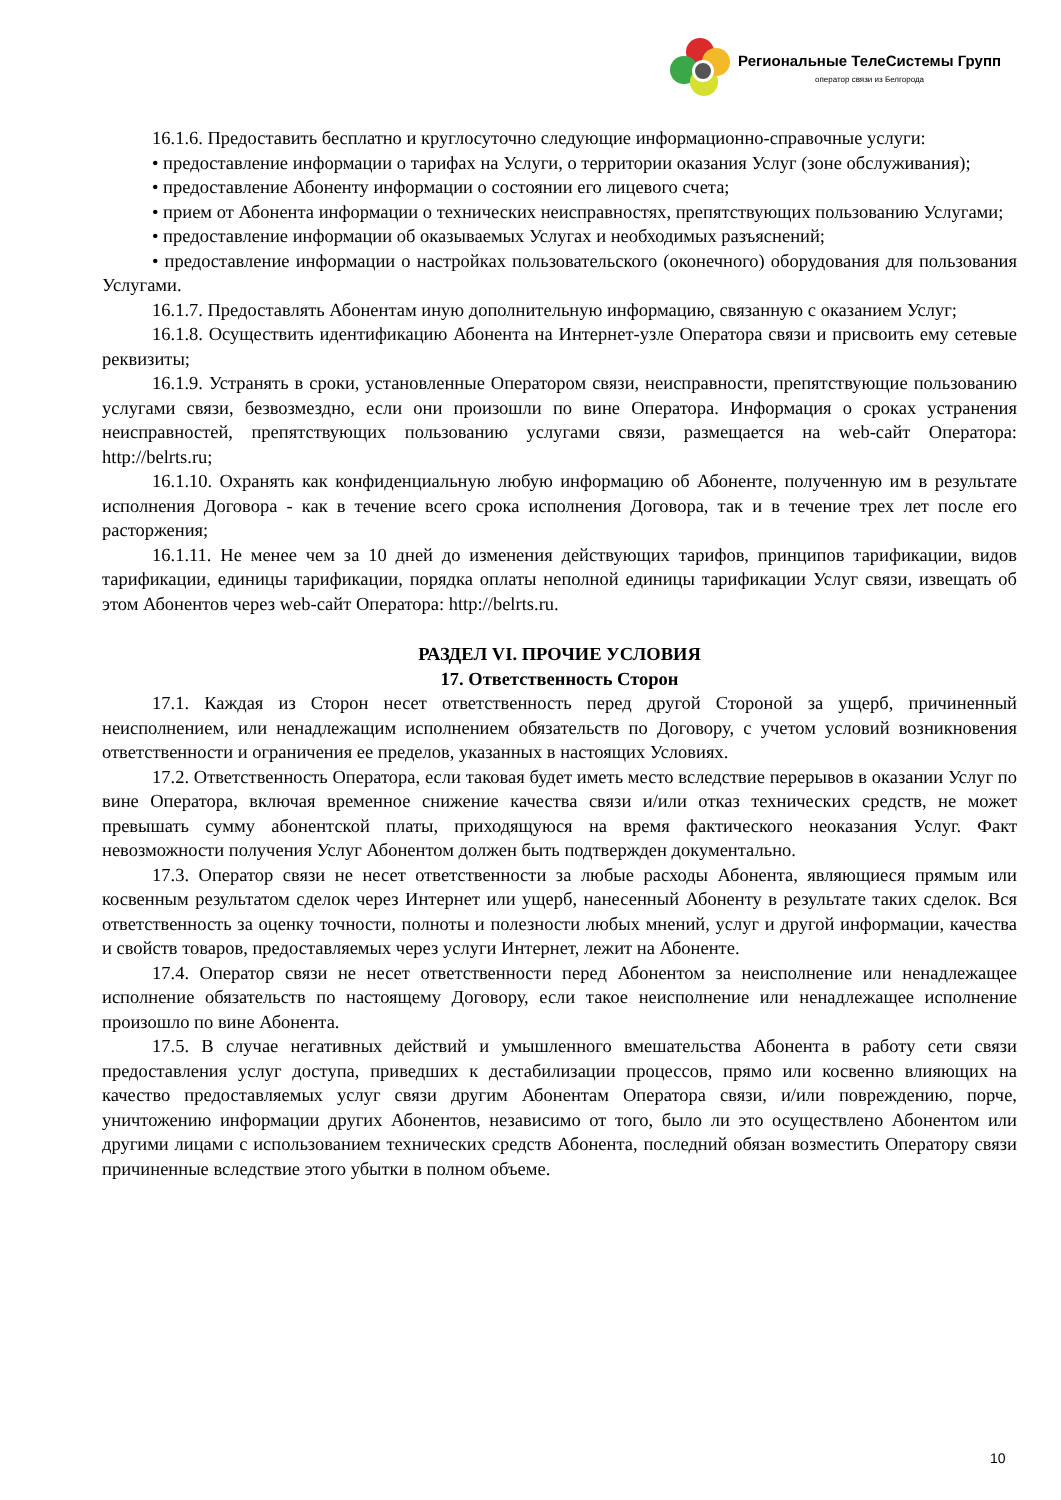Региональные ТелеСистемы Групп
оператор связи из Белгорода
16.1.6. Предоставить бесплатно и круглосуточно следующие информационно-справочные услуги:
• предоставление информации о тарифах на Услуги, о территории оказания Услуг (зоне обслуживания);
• предоставление Абоненту информации о состоянии его лицевого счета;
• прием от Абонента информации о технических неисправностях, препятствующих пользованию Услугами;
• предоставление информации об оказываемых Услугах и необходимых разъяснений;
• предоставление информации о настройках пользовательского (оконечного) оборудования для пользования Услугами.
16.1.7. Предоставлять Абонентам иную дополнительную информацию, связанную с оказанием Услуг;
16.1.8. Осуществить идентификацию Абонента на Интернет-узле Оператора связи и присвоить ему сетевые реквизиты;
16.1.9. Устранять в сроки, установленные Оператором связи, неисправности, препятствующие пользованию услугами связи, безвозмездно, если они произошли по вине Оператора. Информация о сроках устранения неисправностей, препятствующих пользованию услугами связи, размещается на web-сайт Оператора: http://belrts.ru;
16.1.10. Охранять как конфиденциальную любую информацию об Абоненте, полученную им в результате исполнения Договора - как в течение всего срока исполнения Договора, так и в течение трех лет после его расторжения;
16.1.11. Не менее чем за 10 дней до изменения действующих тарифов, принципов тарификации, видов тарификации, единицы тарификации, порядка оплаты неполной единицы тарификации Услуг связи, извещать об этом Абонентов через web-сайт Оператора: http://belrts.ru.
РАЗДЕЛ VI. ПРОЧИЕ УСЛОВИЯ
17. Ответственность Сторон
17.1. Каждая из Сторон несет ответственность перед другой Стороной за ущерб, причиненный неисполнением, или ненадлежащим исполнением обязательств по Договору, с учетом условий возникновения ответственности и ограничения ее пределов, указанных в настоящих Условиях.
17.2. Ответственность Оператора, если таковая будет иметь место вследствие перерывов в оказании Услуг по вине Оператора, включая временное снижение качества связи и/или отказ технических средств, не может превышать сумму абонентской платы, приходящуюся на время фактического неоказания Услуг. Факт невозможности получения Услуг Абонентом должен быть подтвержден документально.
17.3. Оператор связи не несет ответственности за любые расходы Абонента, являющиеся прямым или косвенным результатом сделок через Интернет или ущерб, нанесенный Абоненту в результате таких сделок. Вся ответственность за оценку точности, полноты и полезности любых мнений, услуг и другой информации, качества и свойств товаров, предоставляемых через услуги Интернет, лежит на Абоненте.
17.4. Оператор связи не несет ответственности перед Абонентом за неисполнение или ненадлежащее исполнение обязательств по настоящему Договору, если такое неисполнение или ненадлежащее исполнение произошло по вине Абонента.
17.5. В случае негативных действий и умышленного вмешательства Абонента в работу сети связи предоставления услуг доступа, приведших к дестабилизации процессов, прямо или косвенно влияющих на качество предоставляемых услуг связи другим Абонентам Оператора связи, и/или повреждению, порче, уничтожению информации других Абонентов, независимо от того, было ли это осуществлено Абонентом или другими лицами с использованием технических средств Абонента, последний обязан возместить Оператору связи причиненные вследствие этого убытки в полном объеме.
10